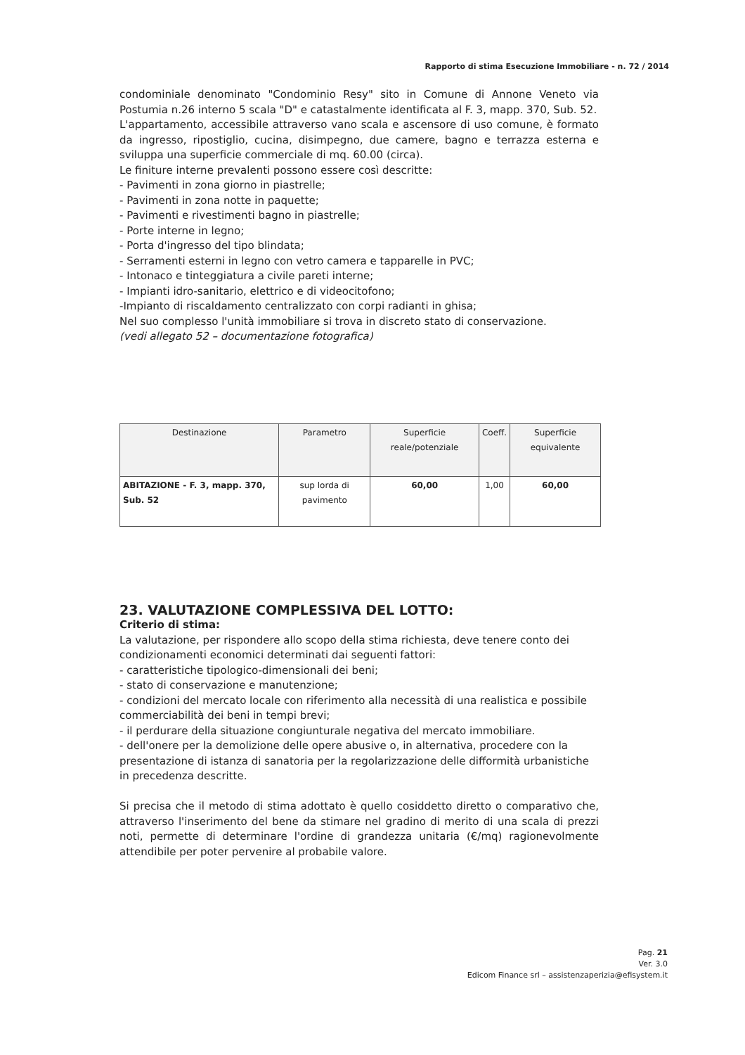Rapporto di stima Esecuzione Immobiliare - n. 72 / 2014
condominiale denominato "Condominio Resy" sito in Comune di Annone Veneto via Postumia n.26 interno 5 scala "D" e catastalmente identificata al F. 3, mapp. 370, Sub. 52.
L'appartamento, accessibile attraverso vano scala e ascensore di uso comune, è formato da ingresso, ripostiglio, cucina, disimpegno, due camere, bagno e terrazza esterna e sviluppa una superficie commerciale di mq. 60.00 (circa).
Le finiture interne prevalenti possono essere così descritte:
- Pavimenti in zona giorno in piastrelle;
- Pavimenti in zona notte in paquette;
- Pavimenti e rivestimenti bagno in piastrelle;
- Porte interne in legno;
- Porta d'ingresso del tipo blindata;
- Serramenti esterni in legno con vetro camera e tapparelle in PVC;
- Intonaco e tinteggiatura a civile pareti interne;
- Impianti idro-sanitario, elettrico e di videocitofono;
-Impianto di riscaldamento centralizzato con corpi radianti in ghisa;
Nel suo complesso l'unità immobiliare si trova in discreto stato di conservazione.
(vedi allegato 52 – documentazione fotografica)
| Destinazione | Parametro | Superficie reale/potenziale | Coeff. | Superficie equivalente |
| --- | --- | --- | --- | --- |
| ABITAZIONE - F. 3, mapp. 370, Sub. 52 | sup lorda di pavimento | 60,00 | 1,00 | 60,00 |
23. VALUTAZIONE COMPLESSIVA DEL LOTTO:
Criterio di stima:
La valutazione, per rispondere allo scopo della stima richiesta, deve tenere conto dei condizionamenti economici determinati dai seguenti fattori:
- caratteristiche tipologico-dimensionali dei beni;
- stato di conservazione e manutenzione;
- condizioni del mercato locale con riferimento alla necessità di una realistica e possibile commerciabilità dei beni in tempi brevi;
- il perdurare della situazione congiunturale negativa del mercato immobiliare.
- dell'onere per la demolizione delle opere abusive o, in alternativa, procedere con la presentazione di istanza di sanatoria per la regolarizzazione delle difformità urbanistiche in precedenza descritte.
Si precisa che il metodo di stima adottato è quello cosiddetto diretto o comparativo che, attraverso l'inserimento del bene da stimare nel gradino di merito di una scala di prezzi noti, permette di determinare l'ordine di grandezza unitaria (€/mq) ragionevolmente attendibile per poter pervenire al probabile valore.
Pag. 21
Ver. 3.0
Edicom Finance srl – assistenzaperizia@efisystem.it